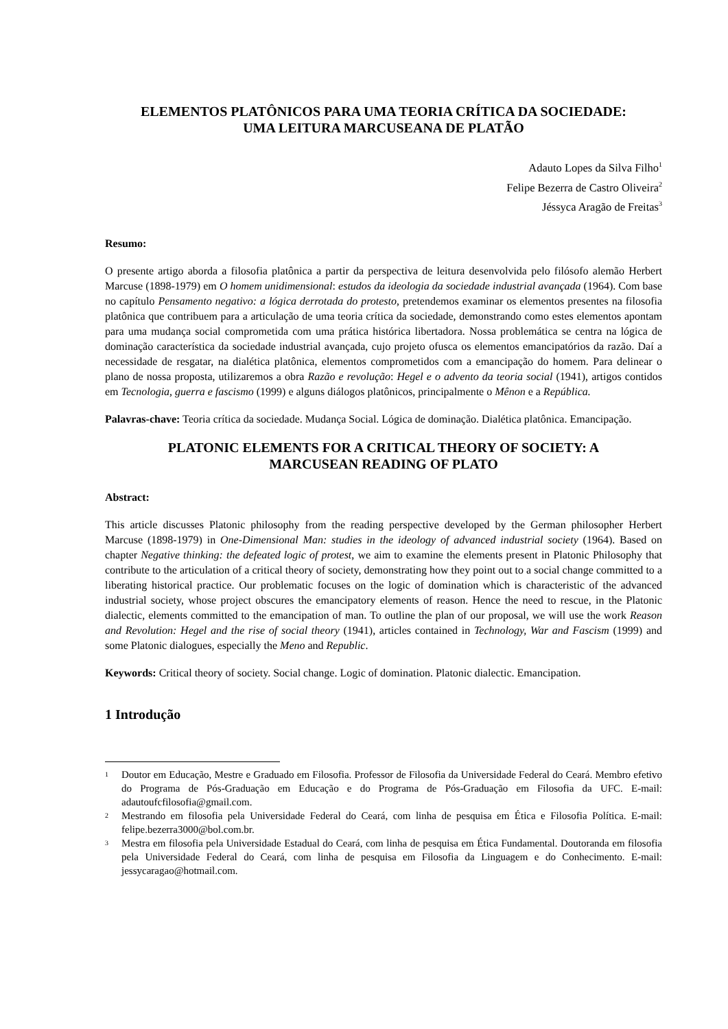ELEMENTOS PLATÔNICOS PARA UMA TEORIA CRÍTICA DA SOCIEDADE:
UMA LEITURA MARCUSEANA DE PLATÃO
Adauto Lopes da Silva Filho<sup>1</sup>
Felipe Bezerra de Castro Oliveira<sup>2</sup>
Jéssyca Aragão de Freitas<sup>3</sup>
Resumo:
O presente artigo aborda a filosofia platônica a partir da perspectiva de leitura desenvolvida pelo filósofo alemão Herbert Marcuse (1898-1979) em O homem unidimensional: estudos da ideologia da sociedade industrial avançada (1964). Com base no capítulo Pensamento negativo: a lógica derrotada do protesto, pretendemos examinar os elementos presentes na filosofia platônica que contribuem para a articulação de uma teoria crítica da sociedade, demonstrando como estes elementos apontam para uma mudança social comprometida com uma prática histórica libertadora. Nossa problemática se centra na lógica de dominação característica da sociedade industrial avançada, cujo projeto ofusca os elementos emancipatórios da razão. Daí a necessidade de resgatar, na dialética platônica, elementos comprometidos com a emancipação do homem. Para delinear o plano de nossa proposta, utilizaremos a obra Razão e revolução: Hegel e o advento da teoria social (1941), artigos contidos em Tecnologia, guerra e fascismo (1999) e alguns diálogos platônicos, principalmente o Mênon e a República.
Palavras-chave: Teoria crítica da sociedade. Mudança Social. Lógica de dominação. Dialética platônica. Emancipação.
PLATONIC ELEMENTS FOR A CRITICAL THEORY OF SOCIETY: A
MARCUSEAN READING OF PLATO
Abstract:
This article discusses Platonic philosophy from the reading perspective developed by the German philosopher Herbert Marcuse (1898-1979) in One-Dimensional Man: studies in the ideology of advanced industrial society (1964). Based on chapter Negative thinking: the defeated logic of protest, we aim to examine the elements present in Platonic Philosophy that contribute to the articulation of a critical theory of society, demonstrating how they point out to a social change committed to a liberating historical practice. Our problematic focuses on the logic of domination which is characteristic of the advanced industrial society, whose project obscures the emancipatory elements of reason. Hence the need to rescue, in the Platonic dialectic, elements committed to the emancipation of man. To outline the plan of our proposal, we will use the work Reason and Revolution: Hegel and the rise of social theory (1941), articles contained in Technology, War and Fascism (1999) and some Platonic dialogues, especially the Meno and Republic.
Keywords: Critical theory of society. Social change. Logic of domination. Platonic dialectic. Emancipation.
1 Introdução
1
Doutor em Educação, Mestre e Graduado em Filosofia. Professor de Filosofia da Universidade Federal do Ceará. Membro efetivo do Programa de Pós-Graduação em Educação e do Programa de Pós-Graduação em Filosofia da UFC. E-mail: adautoufcfilosofia@gmail.com.
2
Mestrando em filosofia pela Universidade Federal do Ceará, com linha de pesquisa em Ética e Filosofia Política. E-mail: felipe.bezerra3000@bol.com.br.
3
Mestra em filosofia pela Universidade Estadual do Ceará, com linha de pesquisa em Ética Fundamental. Doutoranda em filosofia pela Universidade Federal do Ceará, com linha de pesquisa em Filosofia da Linguagem e do Conhecimento. E-mail: jessycaragao@hotmail.com.